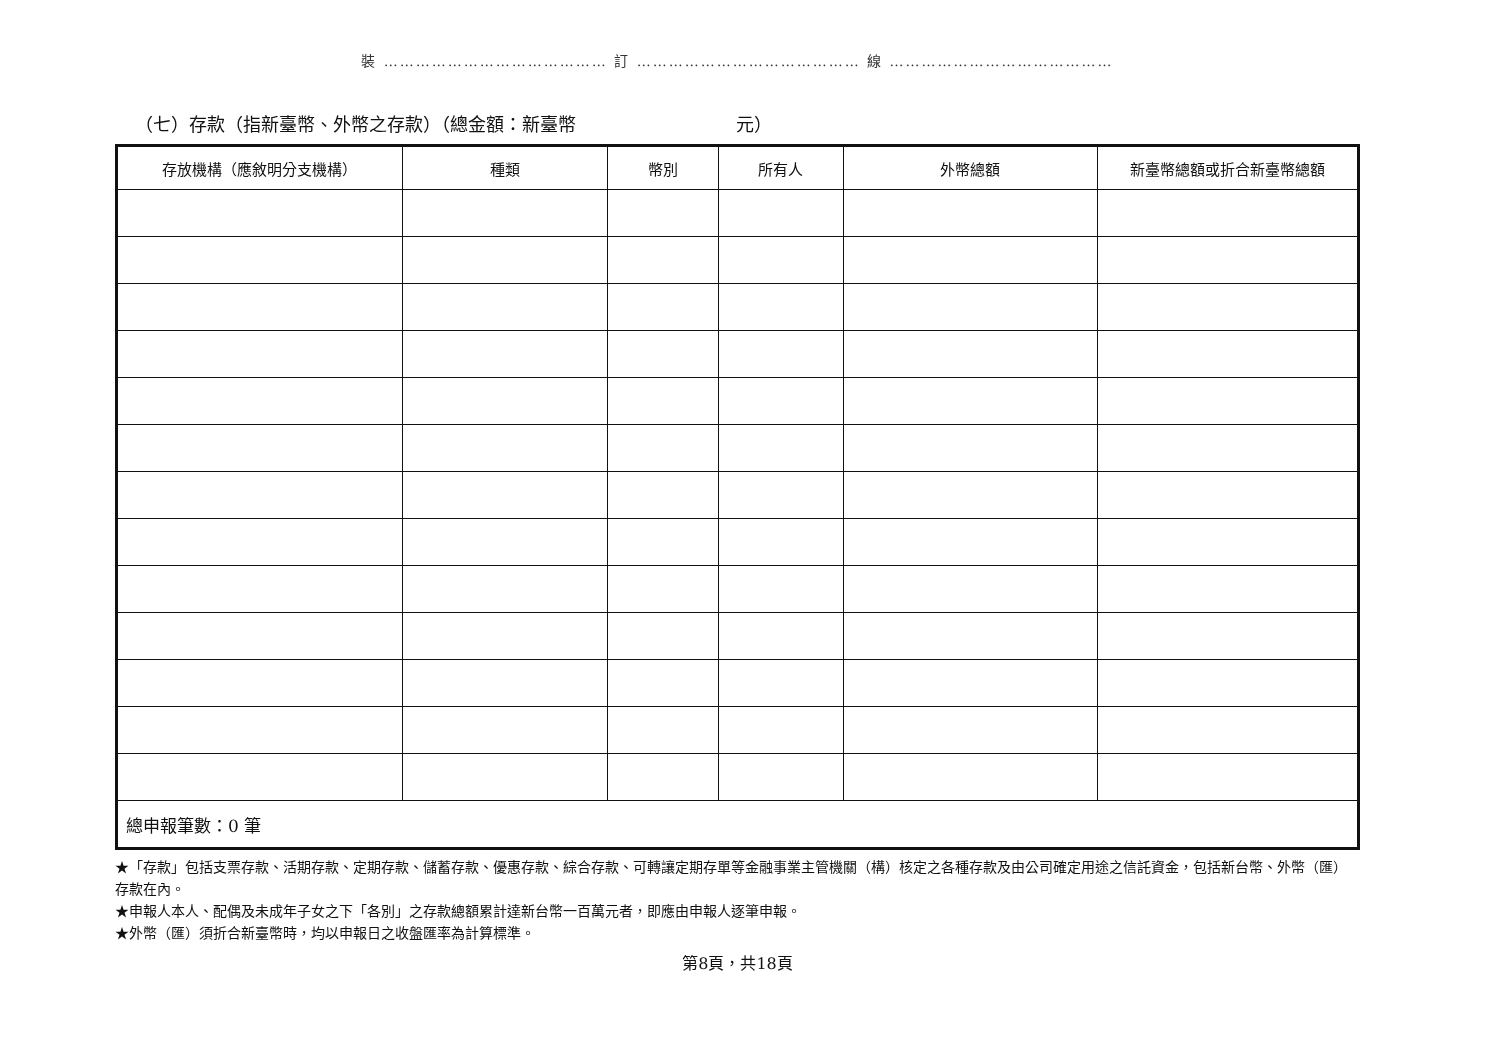裝 …………………………………… 訂 …………………………………… 線 ……………………………………
（七）存款（指新臺幣、外幣之存款）（總金額：新臺幣 元）
| 存放機構（應敘明分支機構） | 種類 | 幣別 | 所有人 | 外幣總額 | 新臺幣總額或折合新臺幣總額 |
| --- | --- | --- | --- | --- | --- |
| 總申報筆數：0 筆 | | | | | |
★「存款」包括支票存款、活期存款、定期存款、儲蓄存款、優惠存款、綜合存款、可轉讓定期存單等金融事業主管機關（構）核定之各種存款及由公司確定用途之信託資金，包括新台幣、外幣（匯）存款在內。
★申報人本人、配偶及未成年子女之下「各別」之存款總額累計達新台幣一百萬元者，即應由申報人逐筆申報。
★外幣（匯）須折合新臺幣時，均以申報日之收盤匯率為計算標準。
第8頁，共18頁